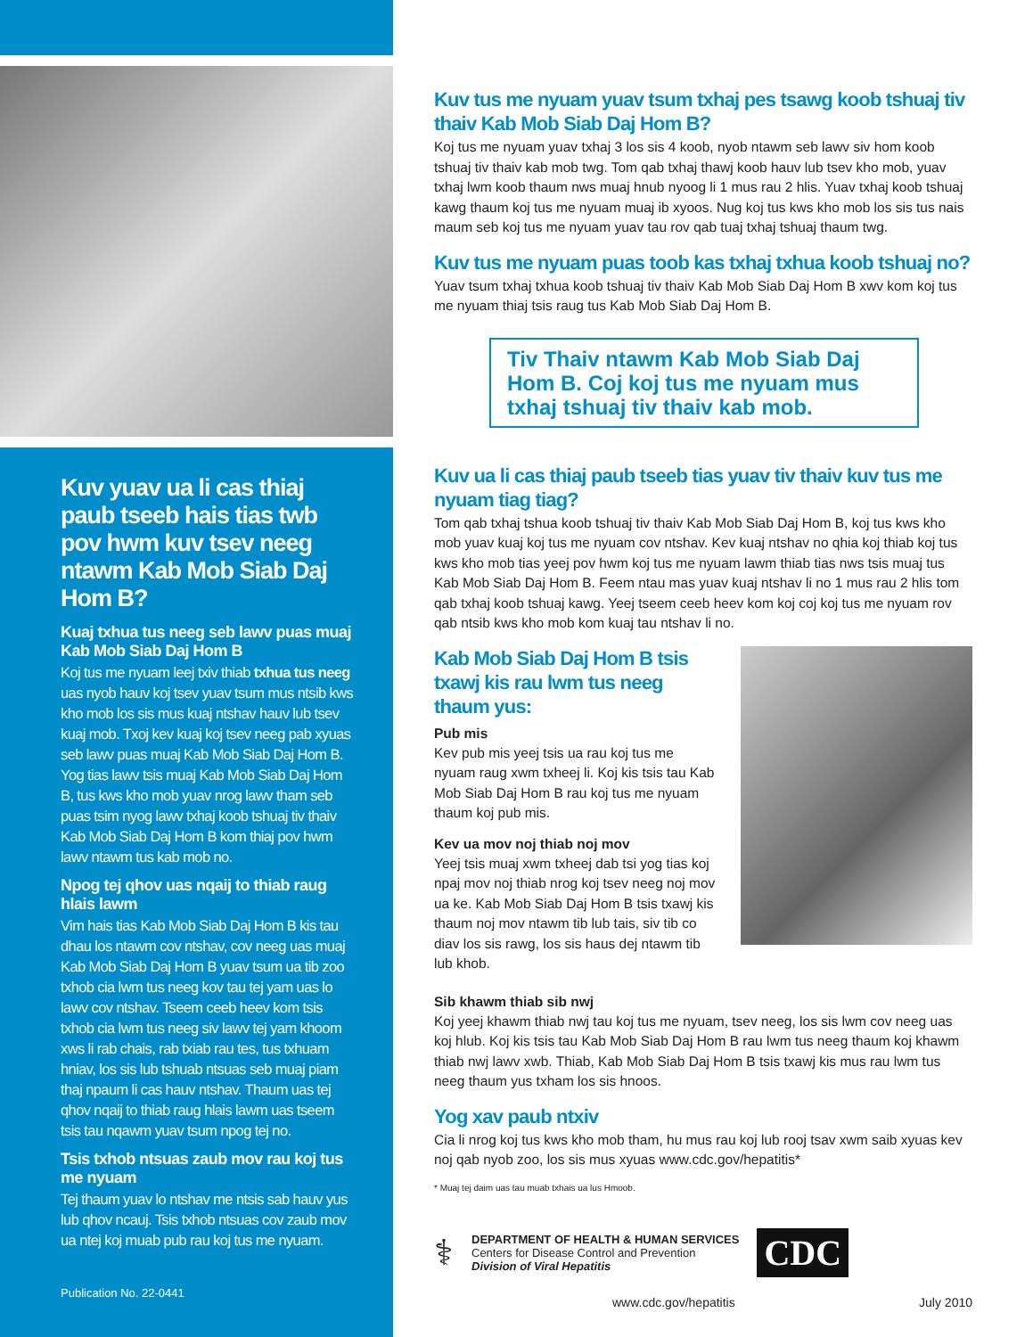Kuv yuav ua li cas thiaj paub tseeb hais tias twb pov hwm kuv tsev neeg ntawm Kab Mob Siab Daj Hom B?
Kuaj txhua tus neeg seb lawv puas muaj Kab Mob Siab Daj Hom B
Koj tus me nyuam leej txiv thiab txhua tus neeg uas nyob hauv koj tsev yuav tsum mus ntsib kws kho mob los sis mus kuaj ntshav hauv lub tsev kuaj mob. Txoj kev kuaj koj tsev neeg pab xyuas seb lawv puas muaj Kab Mob Siab Daj Hom B. Yog tias lawv tsis muaj Kab Mob Siab Daj Hom B, tus kws kho mob yuav nrog lawv tham seb puas tsim nyog lawv txhaj koob tshuaj tiv thaiv Kab Mob Siab Daj Hom B kom thiaj pov hwm lawv ntawm tus kab mob no.
Npog tej qhov uas nqaij to thiab raug hlais lawm
Vim hais tias Kab Mob Siab Daj Hom B kis tau dhau los ntawm cov ntshav, cov neeg uas muaj Kab Mob Siab Daj Hom B yuav tsum ua tib zoo txhob cia lwm tus neeg kov tau tej yam uas lo lawv cov ntshav. Tseem ceeb heev kom tsis txhob cia lwm tus neeg siv lawv tej yam khoom xws li rab chais, rab txiab rau tes, tus txhuam hniav, los sis lub tshuab ntsuas seb muaj piam thaj npaum li cas hauv ntshav. Thaum uas tej qhov nqaij to thiab raug hlais lawm uas tseem tsis tau nqawm yuav tsum npog tej no.
Tsis txhob ntsuas zaub mov rau koj tus me nyuam
Tej thaum yuav lo ntshav me ntsis sab hauv yus lub qhov ncauj. Tsis txhob ntsuas cov zaub mov ua ntej koj muab pub rau koj tus me nyuam.
Publication No. 22-0441
Kuv tus me nyuam yuav tsum txhaj pes tsawg koob tshuaj tiv thaiv Kab Mob Siab Daj Hom B?
Koj tus me nyuam yuav txhaj 3 los sis 4 koob, nyob ntawm seb lawv siv hom koob tshuaj tiv thaiv kab mob twg. Tom qab txhaj thawj koob hauv lub tsev kho mob, yuav txhaj lwm koob thaum nws muaj hnub nyoog li 1 mus rau 2 hlis. Yuav txhaj koob tshuaj kawg thaum koj tus me nyuam muaj ib xyoos. Nug koj tus kws kho mob los sis tus nais maum seb koj tus me nyuam yuav tau rov qab tuaj txhaj tshuaj thaum twg.
Kuv tus me nyuam puas toob kas txhaj txhua koob tshuaj no?
Yuav tsum txhaj txhua koob tshuaj tiv thaiv Kab Mob Siab Daj Hom B xwv kom koj tus me nyuam thiaj tsis raug tus Kab Mob Siab Daj Hom B.
Tiv Thaiv ntawm Kab Mob Siab Daj Hom B. Coj koj tus me nyuam mus txhaj tshuaj tiv thaiv kab mob.
Kuv ua li cas thiaj paub tseeb tias yuav tiv thaiv kuv tus me nyuam tiag tiag?
Tom qab txhaj tshua koob tshuaj tiv thaiv Kab Mob Siab Daj Hom B, koj tus kws kho mob yuav kuaj koj tus me nyuam cov ntshav. Kev kuaj ntshav no qhia koj thiab koj tus kws kho mob tias yeej pov hwm koj tus me nyuam lawm thiab tias nws tsis muaj tus Kab Mob Siab Daj Hom B. Feem ntau mas yuav kuaj ntshav li no 1 mus rau 2 hlis tom qab txhaj koob tshuaj kawg. Yeej tseem ceeb heev kom koj coj koj tus me nyuam rov qab ntsib kws kho mob kom kuaj tau ntshav li no.
Kab Mob Siab Daj Hom B tsis txawj kis rau lwm tus neeg thaum yus:
Pub mis
Kev pub mis yeej tsis ua rau koj tus me nyuam raug xwm txheej li. Koj kis tsis tau Kab Mob Siab Daj Hom B rau koj tus me nyuam thaum koj pub mis.
Kev ua mov noj thiab noj mov
Yeej tsis muaj xwm txheej dab tsi yog tias koj npaj mov noj thiab nrog koj tsev neeg noj mov ua ke. Kab Mob Siab Daj Hom B tsis txawj kis thaum noj mov ntawm tib lub tais, siv tib co diav los sis rawg, los sis haus dej ntawm tib lub khob.
Sib khawm thiab sib nwj
Koj yeej khawm thiab nwj tau koj tus me nyuam, tsev neeg, los sis lwm cov neeg uas koj hlub. Koj kis tsis tau Kab Mob Siab Daj Hom B rau lwm tus neeg thaum koj khawm thiab nwj lawv xwb. Thiab, Kab Mob Siab Daj Hom B tsis txawj kis mus rau lwm tus neeg thaum yus txham los sis hnoos.
Yog xav paub ntxiv
Cia li nrog koj tus kws kho mob tham, hu mus rau koj lub rooj tsav xwm saib xyuas kev noj qab nyob zoo, los sis mus xyuas www.cdc.gov/hepatitis*
* Muaj tej daim uas tau muab txhais ua lus Hmoob.
⚕
DEPARTMENT OF HEALTH & HUMAN SERVICES
Centers for Disease Control and Prevention
Division of Viral Hepatitis
CDC
www.cdc.gov/hepatitis July 2010